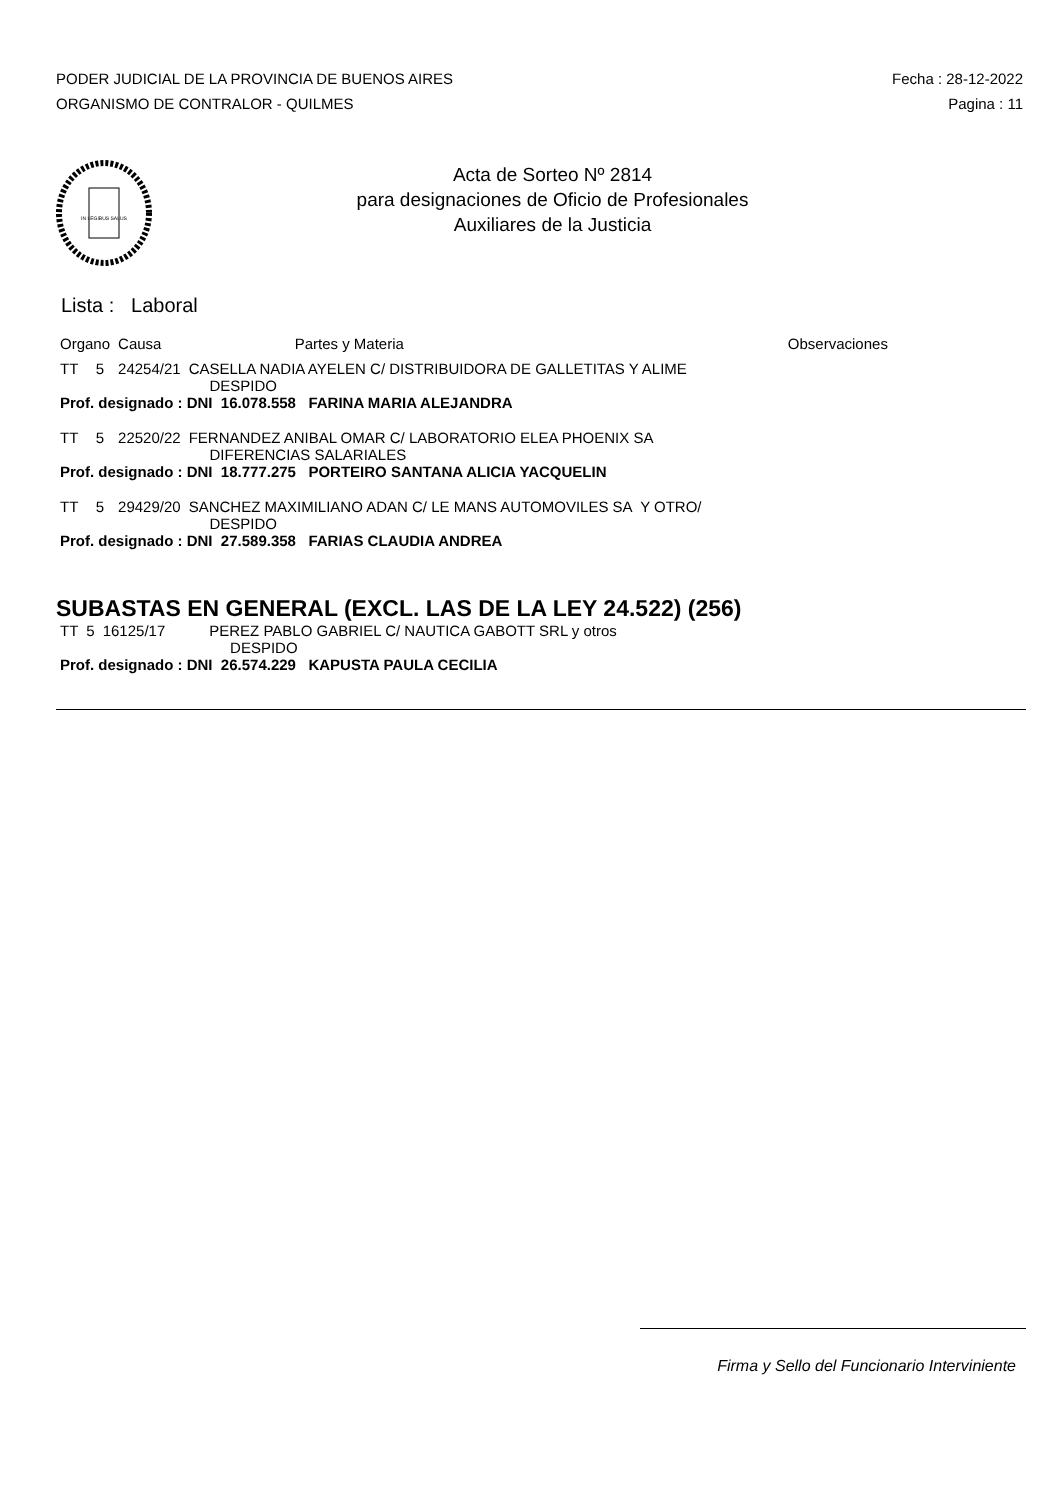PODER JUDICIAL DE LA PROVINCIA DE BUENOS AIRES
ORGANISMO DE CONTRALOR - QUILMES
Fecha : 28-12-2022
Pagina : 11
IN LEGIBUS SALUS
Acta de Sorteo Nº 2814
para designaciones de Oficio de Profesionales
Auxiliares de la Justicia
Lista : Laboral
| Organo | | Causa | Partes y Materia | Observaciones |
| --- | --- | --- | --- | --- |
| TT | 5 | 24254/21 | CASELLA NADIA AYELEN C/ DISTRIBUIDORA DE GALLETITAS Y ALIME DESPIDO | |
| Prof. designado : DNI 16.078.558 FARINA MARIA ALEJANDRA | | | | |
| TT | 5 | 22520/22 | FERNANDEZ ANIBAL OMAR C/ LABORATORIO ELEA PHOENIX SA DIFERENCIAS SALARIALES | |
| Prof. designado : DNI 18.777.275 PORTEIRO SANTANA ALICIA YACQUELIN | | | | |
| TT | 5 | 29429/20 | SANCHEZ MAXIMILIANO ADAN C/ LE MANS AUTOMOVILES SA Y OTRO/ DESPIDO | |
| Prof. designado : DNI 27.589.358 FARIAS CLAUDIA ANDREA | | | | |
SUBASTAS EN GENERAL (EXCL. LAS DE LA LEY 24.522) (256)
| TT | 5 | 16125/17 | PEREZ PABLO GABRIEL C/ NAUTICA GABOTT SRL y otros DESPIDO |
| Prof. designado : DNI 26.574.229 KAPUSTA PAULA CECILIA | | | |
Firma y Sello del Funcionario Interviniente